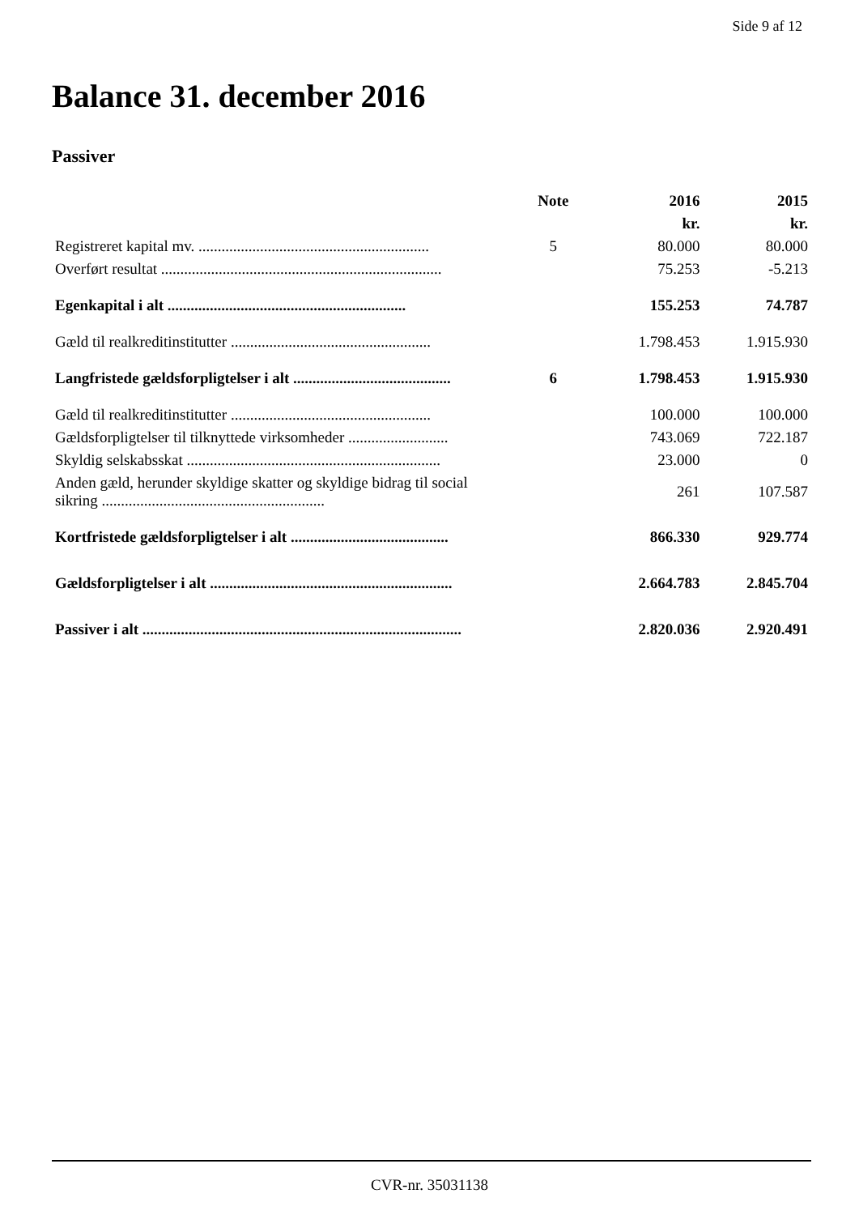Side 9 af 12
Balance 31. december 2016
Passiver
| | Note | 2016 | 2015 |
| --- | --- | --- | --- |
| | | kr. | kr. |
| Registreret kapital mv. ............................................................ | 5 | 80.000 | 80.000 |
| Overført resultat ......................................................................... | | 75.253 | -5.213 |
| Egenkapital i alt .............................................................. | | 155.253 | 74.787 |
| Gæld til realkreditinstitutter .................................................... | | 1.798.453 | 1.915.930 |
| Langfristede gældsforpligtelser i alt ......................................... | 6 | 1.798.453 | 1.915.930 |
| Gæld til realkreditinstitutter .................................................... | | 100.000 | 100.000 |
| Gældsforpligtelser til tilknyttede virksomheder .......................... | | 743.069 | 722.187 |
| Skyldig selskabsskat .................................................................. | | 23.000 | 0 |
| Anden gæld, herunder skyldige skatter og skyldige bidrag til social sikring .......................................................... | | 261 | 107.587 |
| Kortfristede gældsforpligtelser i alt ......................................... | | 866.330 | 929.774 |
| Gældsforpligtelser i alt ............................................................... | | 2.664.783 | 2.845.704 |
| Passiver i alt ................................................................................... | | 2.820.036 | 2.920.491 |
CVR-nr. 35031138